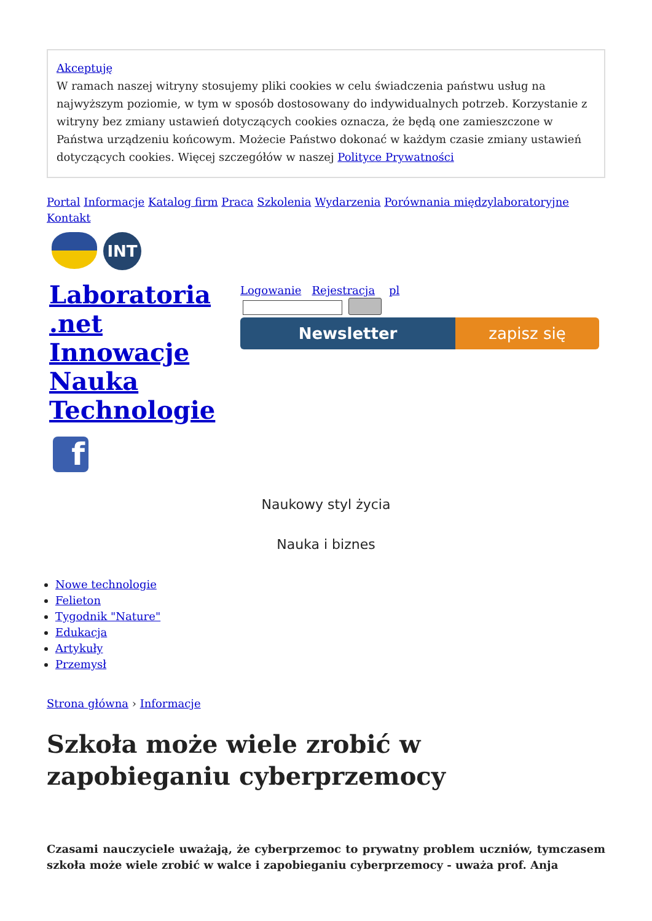Akceptuję
W ramach naszej witryny stosujemy pliki cookies w celu świadczenia państwu usług na najwyższym poziomie, w tym w sposób dostosowany do indywidualnych potrzeb. Korzystanie z witryny bez zmiany ustawień dotyczących cookies oznacza, że będą one zamieszczone w Państwa urządzeniu końcowym. Możecie Państwo dokonać w każdym czasie zmiany ustawień dotyczących cookies. Więcej szczegółów w naszej Polityce Prywatności
Portal Informacje Katalog firm Praca Szkolenia Wydarzenia Porównania międzylaboratoryjne
Kontakt
INT
Laboratoria .net Innowacje Nauka Technologie
f
Logowanie Rejestracja pl
Newsletter zapisz się
Naukowy styl życia
Nauka i biznes
Nowe technologie
Felieton
Tygodnik "Nature"
Edukacja
Artykuły
Przemysł
Strona główna › Informacje
Szkoła może wiele zrobić w zapobieganiu cyberprzemocy
Czasami nauczyciele uważają, że cyberprzemoc to prywatny problem uczniów, tymczasem szkoła może wiele zrobić w walce i zapobieganiu cyberprzemocy - uważa prof. Anja